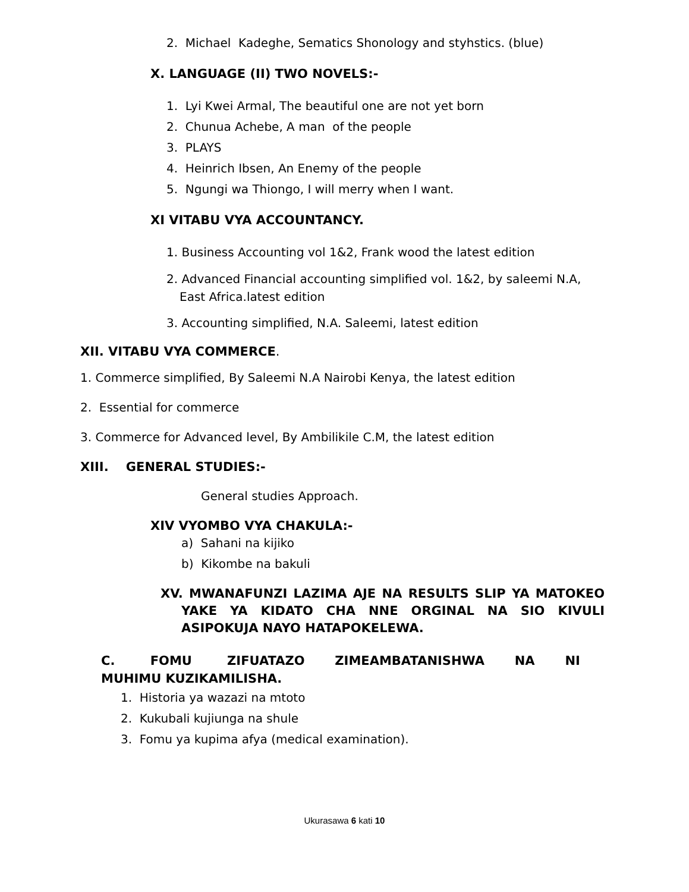2. Michael Kadeghe, Sematics Shonology and styhstics. (blue)
X. LANGUAGE (II) TWO NOVELS:-
1. Lyi Kwei Armal, The beautiful one are not yet born
2. Chunua Achebe, A man of the people
3. PLAYS
4. Heinrich Ibsen, An Enemy of the people
5. Ngungi wa Thiongo, I will merry when I want.
XI VITABU VYA ACCOUNTANCY.
1. Business Accounting vol 1&2, Frank wood the latest edition
2. Advanced Financial accounting simplified vol. 1&2, by saleemi N.A, East Africa.latest edition
3. Accounting simplified, N.A. Saleemi, latest edition
XII. VITABU VYA COMMERCE.
1. Commerce simplified, By Saleemi N.A Nairobi Kenya, the latest edition
2. Essential for commerce
3. Commerce for Advanced level, By Ambilikile C.M, the latest edition
XIII. GENERAL STUDIES:-
General studies Approach.
XIV VYOMBO VYA CHAKULA:-
a) Sahani na kijiko
b) Kikombe na bakuli
XV. MWANAFUNZI LAZIMA AJE NA RESULTS SLIP YA MATOKEO YAKE YA KIDATO CHA NNE ORGINAL NA SIO KIVULI ASIPOKUJA NAYO HATAPOKELEWA.
C. FOMU ZIFUATAZO ZIMEAMBATANISHWA NA NI MUHIMU KUZIKAMILISHA.
1. Historia ya wazazi na mtoto
2. Kukubali kujiunga na shule
3. Fomu ya kupima afya (medical examination).
Ukurasawa 6 kati 10